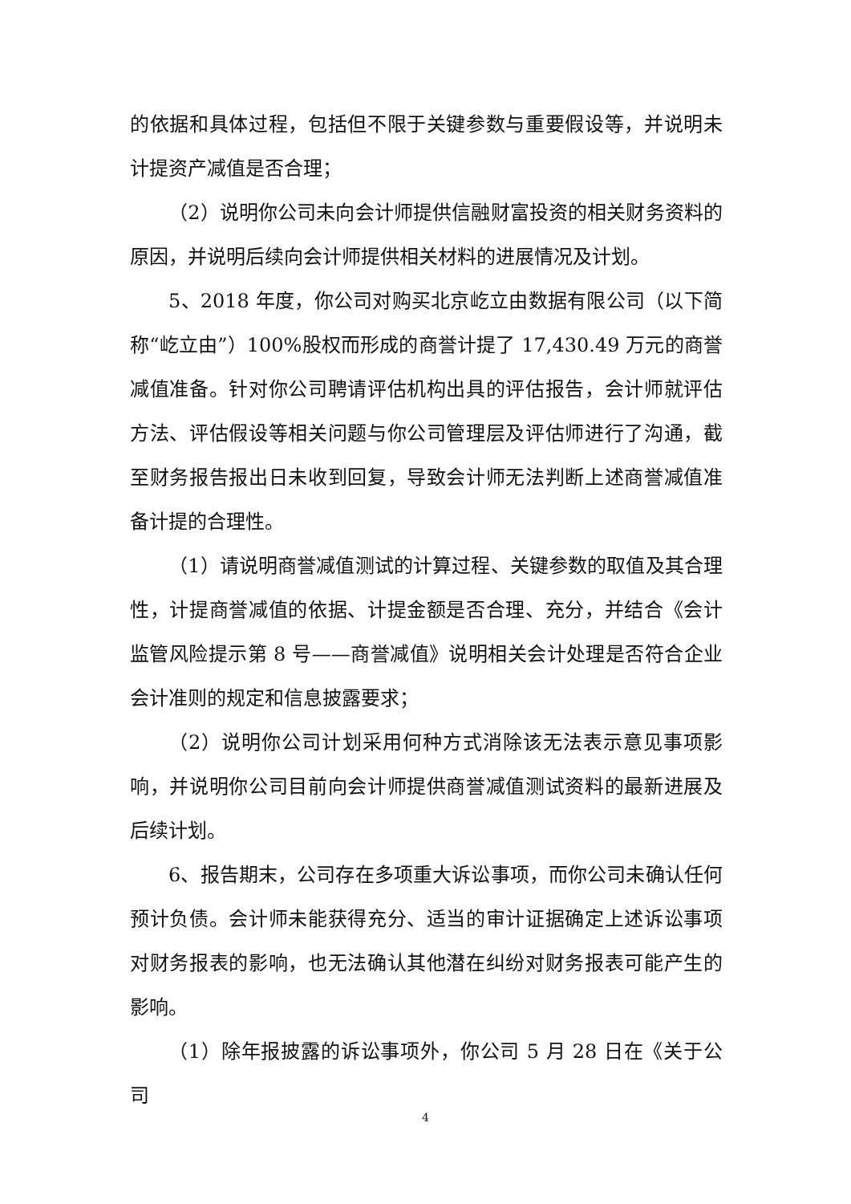的依据和具体过程，包括但不限于关键参数与重要假设等，并说明未计提资产减值是否合理；
（2）说明你公司未向会计师提供信融财富投资的相关财务资料的原因，并说明后续向会计师提供相关材料的进展情况及计划。
5、2018 年度，你公司对购买北京屹立由数据有限公司（以下简称“屹立由”）100%股权而形成的商誉计提了 17,430.49 万元的商誉减值准备。针对你公司聘请评估机构出具的评估报告，会计师就评估方法、评估假设等相关问题与你公司管理层及评估师进行了沟通，截至财务报告报出日未收到回复，导致会计师无法判断上述商誉减值准备计提的合理性。
（1）请说明商誉减值测试的计算过程、关键参数的取值及其合理性，计提商誉减值的依据、计提金额是否合理、充分，并结合《会计监管风险提示第 8 号——商誉减值》说明相关会计处理是否符合企业会计准则的规定和信息披露要求；
（2）说明你公司计划采用何种方式消除该无法表示意见事项影响，并说明你公司目前向会计师提供商誉减值测试资料的最新进展及后续计划。
6、报告期末，公司存在多项重大诉讼事项，而你公司未确认任何预计负债。会计师未能获得充分、适当的审计证据确定上述诉讼事项对财务报表的影响，也无法确认其他潜在纠纷对财务报表可能产生的影响。
（1）除年报披露的诉讼事项外，你公司 5 月 28 日在《关于公司
4